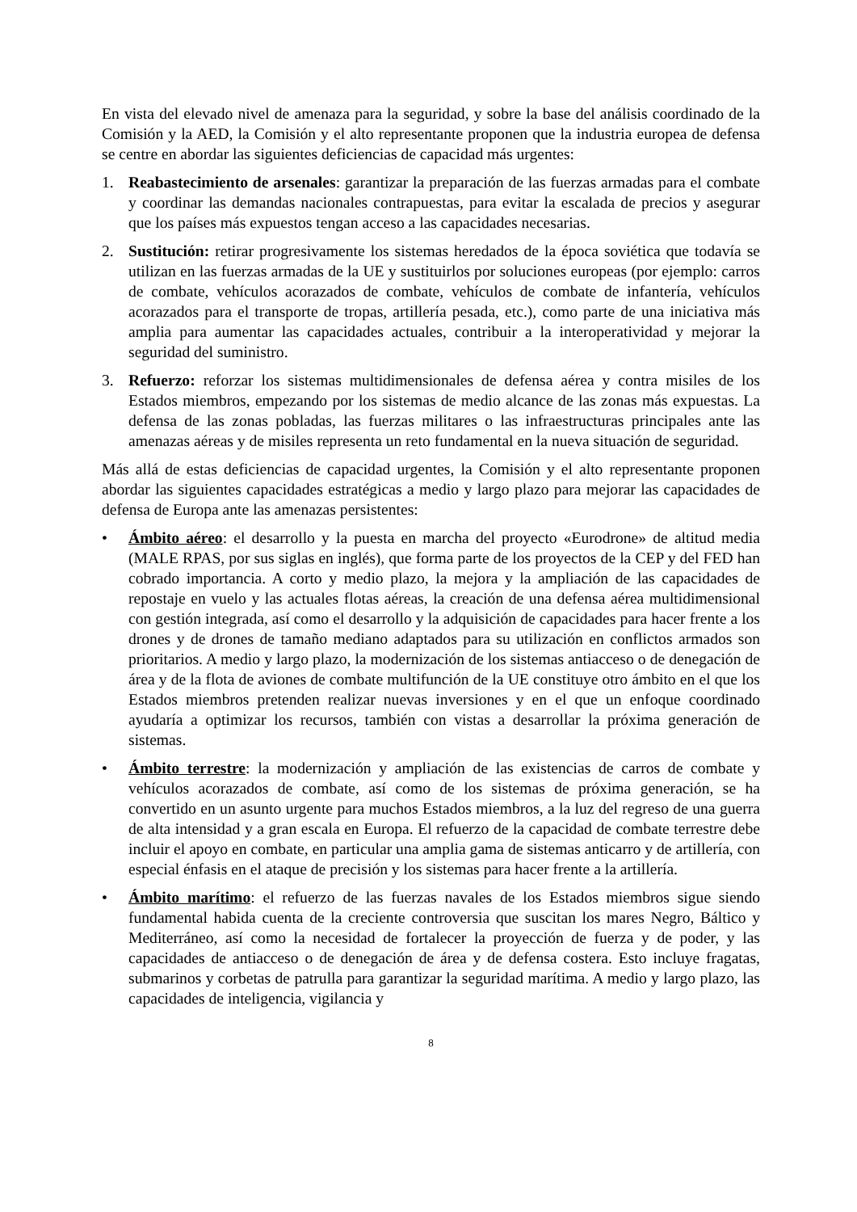En vista del elevado nivel de amenaza para la seguridad, y sobre la base del análisis coordinado de la Comisión y la AED, la Comisión y el alto representante proponen que la industria europea de defensa se centre en abordar las siguientes deficiencias de capacidad más urgentes:
1. Reabastecimiento de arsenales: garantizar la preparación de las fuerzas armadas para el combate y coordinar las demandas nacionales contrapuestas, para evitar la escalada de precios y asegurar que los países más expuestos tengan acceso a las capacidades necesarias.
2. Sustitución: retirar progresivamente los sistemas heredados de la época soviética que todavía se utilizan en las fuerzas armadas de la UE y sustituirlos por soluciones europeas (por ejemplo: carros de combate, vehículos acorazados de combate, vehículos de combate de infantería, vehículos acorazados para el transporte de tropas, artillería pesada, etc.), como parte de una iniciativa más amplia para aumentar las capacidades actuales, contribuir a la interoperatividad y mejorar la seguridad del suministro.
3. Refuerzo: reforzar los sistemas multidimensionales de defensa aérea y contra misiles de los Estados miembros, empezando por los sistemas de medio alcance de las zonas más expuestas. La defensa de las zonas pobladas, las fuerzas militares o las infraestructuras principales ante las amenazas aéreas y de misiles representa un reto fundamental en la nueva situación de seguridad.
Más allá de estas deficiencias de capacidad urgentes, la Comisión y el alto representante proponen abordar las siguientes capacidades estratégicas a medio y largo plazo para mejorar las capacidades de defensa de Europa ante las amenazas persistentes:
• Ámbito aéreo: el desarrollo y la puesta en marcha del proyecto «Eurodrone» de altitud media (MALE RPAS, por sus siglas en inglés), que forma parte de los proyectos de la CEP y del FED han cobrado importancia. A corto y medio plazo, la mejora y la ampliación de las capacidades de repostaje en vuelo y las actuales flotas aéreas, la creación de una defensa aérea multidimensional con gestión integrada, así como el desarrollo y la adquisición de capacidades para hacer frente a los drones y de drones de tamaño mediano adaptados para su utilización en conflictos armados son prioritarios. A medio y largo plazo, la modernización de los sistemas antiacceso o de denegación de área y de la flota de aviones de combate multifunción de la UE constituye otro ámbito en el que los Estados miembros pretenden realizar nuevas inversiones y en el que un enfoque coordinado ayudaría a optimizar los recursos, también con vistas a desarrollar la próxima generación de sistemas.
• Ámbito terrestre: la modernización y ampliación de las existencias de carros de combate y vehículos acorazados de combate, así como de los sistemas de próxima generación, se ha convertido en un asunto urgente para muchos Estados miembros, a la luz del regreso de una guerra de alta intensidad y a gran escala en Europa. El refuerzo de la capacidad de combate terrestre debe incluir el apoyo en combate, en particular una amplia gama de sistemas anticarro y de artillería, con especial énfasis en el ataque de precisión y los sistemas para hacer frente a la artillería.
• Ámbito marítimo: el refuerzo de las fuerzas navales de los Estados miembros sigue siendo fundamental habida cuenta de la creciente controversia que suscitan los mares Negro, Báltico y Mediterráneo, así como la necesidad de fortalecer la proyección de fuerza y de poder, y las capacidades de antiacceso o de denegación de área y de defensa costera. Esto incluye fragatas, submarinos y corbetas de patrulla para garantizar la seguridad marítima. A medio y largo plazo, las capacidades de inteligencia, vigilancia y
8